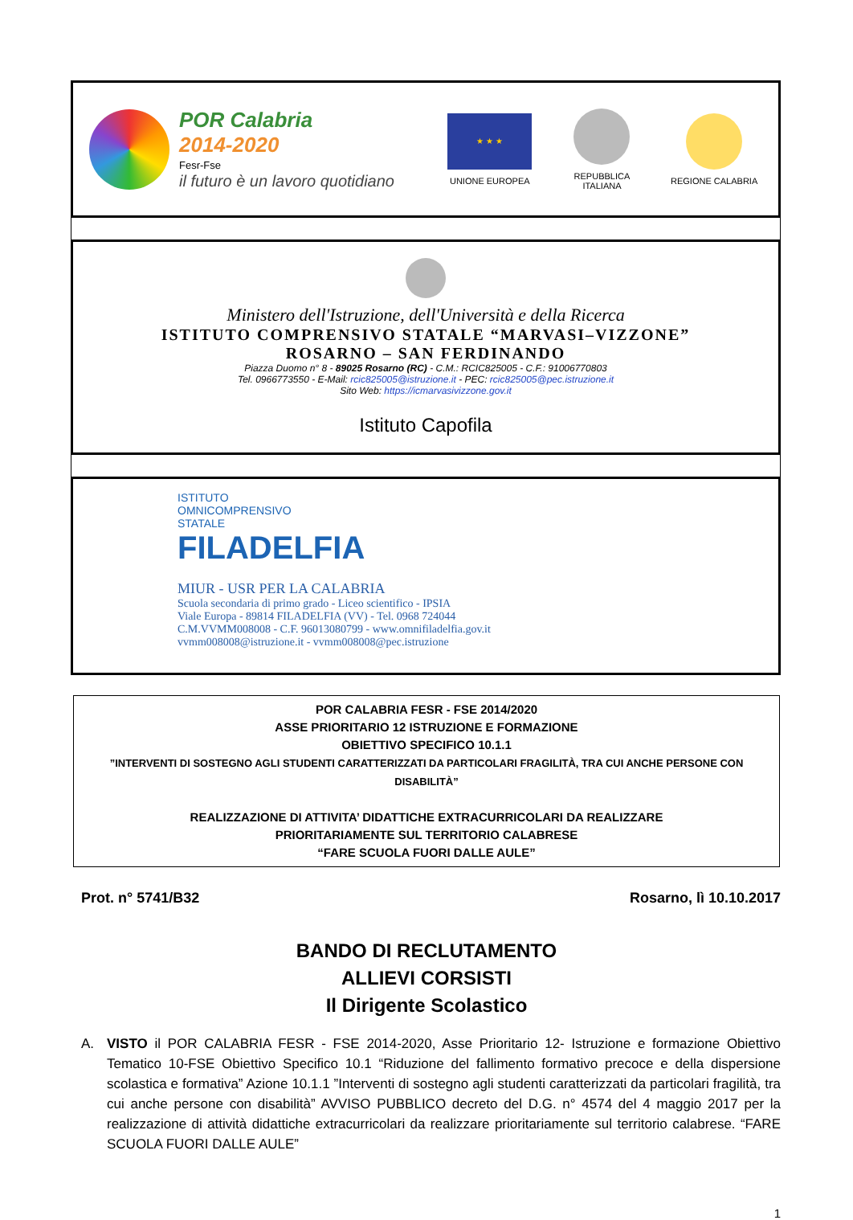POR Calabria
2014-2020
Fesr-Fse
il futuro è un lavoro quotidiano
★ ★ ★
UNIONE EUROPEA
REPUBBLICA ITALIANA
REGIONE CALABRIA
Ministero dell'Istruzione, dell'Università e della Ricerca
ISTITUTO COMPRENSIVO STATALE “MARVASI–VIZZONE”
ROSARNO – SAN FERDINANDO
Piazza Duomo n° 8 - 89025 Rosarno (RC) - C.M.: RCIC825005 - C.F.: 91006770803
Tel. 0966773550 - E-Mail: rcic825005@istruzione.it - PEC: rcic825005@pec.istruzione.it
Sito Web: https://icmarvasivizzone.gov.it
Istituto Capofila
ISTITUTO
OMNICOMPRENSIVO
STATALE
FILADELFIA
MIUR - USR PER LA CALABRIA
Scuola secondaria di primo grado - Liceo scientifico - IPSIA
Viale Europa - 89814 FILADELFIA (VV) - Tel. 0968 724044
C.M.VVMM008008 - C.F. 96013080799 - www.omnifiladelfia.gov.it
vvmm008008@istruzione.it - vvmm008008@pec.istruzione
POR CALABRIA FESR - FSE 2014/2020
ASSE PRIORITARIO 12 ISTRUZIONE E FORMAZIONE
OBIETTIVO SPECIFICO 10.1.1
”INTERVENTI DI SOSTEGNO AGLI STUDENTI CARATTERIZZATI DA PARTICOLARI FRAGILITÀ, TRA CUI ANCHE PERSONE CON DISABILITÀ”
REALIZZAZIONE DI ATTIVITA’ DIDATTICHE EXTRACURRICOLARI DA REALIZZARE
PRIORITARIAMENTE SUL TERRITORIO CALABRESE
“FARE SCUOLA FUORI DALLE AULE”
Prot. n° 5741/B32 Rosarno, lì 10.10.2017
BANDO DI RECLUTAMENTO
ALLIEVI CORSISTI
Il Dirigente Scolastico
A. VISTO il POR CALABRIA FESR - FSE 2014-2020, Asse Prioritario 12- Istruzione e formazione Obiettivo Tematico 10-FSE Obiettivo Specifico 10.1 “Riduzione del fallimento formativo precoce e della dispersione scolastica e formativa” Azione 10.1.1 ”Interventi di sostegno agli studenti caratterizzati da particolari fragilità, tra cui anche persone con disabilità” AVVISO PUBBLICO decreto del D.G. n° 4574 del 4 maggio 2017 per la realizzazione di attività didattiche extracurricolari da realizzare prioritariamente sul territorio calabrese. “FARE SCUOLA FUORI DALLE AULE”
1